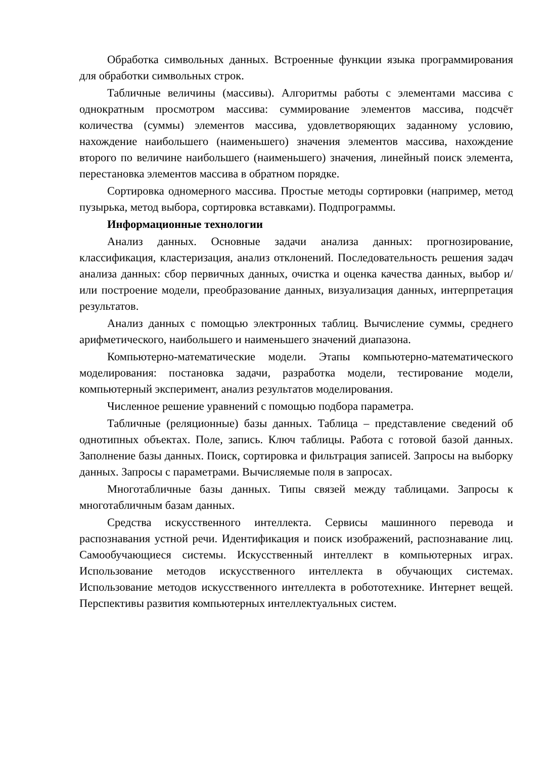Обработка символьных данных. Встроенные функции языка программирования для обработки символьных строк.
Табличные величины (массивы). Алгоритмы работы с элементами массива с однократным просмотром массива: суммирование элементов массива, подсчёт количества (суммы) элементов массива, удовлетворяющих заданному условию, нахождение наибольшего (наименьшего) значения элементов массива, нахождение второго по величине наибольшего (наименьшего) значения, линейный поиск элемента, перестановка элементов массива в обратном порядке.
Сортировка одномерного массива. Простые методы сортировки (например, метод пузырька, метод выбора, сортировка вставками). Подпрограммы.
Информационные технологии
Анализ данных. Основные задачи анализа данных: прогнозирование, классификация, кластеризация, анализ отклонений. Последовательность решения задач анализа данных: сбор первичных данных, очистка и оценка качества данных, выбор и/или построение модели, преобразование данных, визуализация данных, интерпретация результатов.
Анализ данных с помощью электронных таблиц. Вычисление суммы, среднего арифметического, наибольшего и наименьшего значений диапазона.
Компьютерно-математические модели. Этапы компьютерно-математического моделирования: постановка задачи, разработка модели, тестирование модели, компьютерный эксперимент, анализ результатов моделирования.
Численное решение уравнений с помощью подбора параметра.
Табличные (реляционные) базы данных. Таблица – представление сведений об однотипных объектах. Поле, запись. Ключ таблицы. Работа с готовой базой данных. Заполнение базы данных. Поиск, сортировка и фильтрация записей. Запросы на выборку данных. Запросы с параметрами. Вычисляемые поля в запросах.
Многотабличные базы данных. Типы связей между таблицами. Запросы к многотабличным базам данных.
Средства искусственного интеллекта. Сервисы машинного перевода и распознавания устной речи. Идентификация и поиск изображений, распознавание лиц. Самообучающиеся системы. Искусственный интеллект в компьютерных играх. Использование методов искусственного интеллекта в обучающих системах. Использование методов искусственного интеллекта в робототехнике. Интернет вещей. Перспективы развития компьютерных интеллектуальных систем.